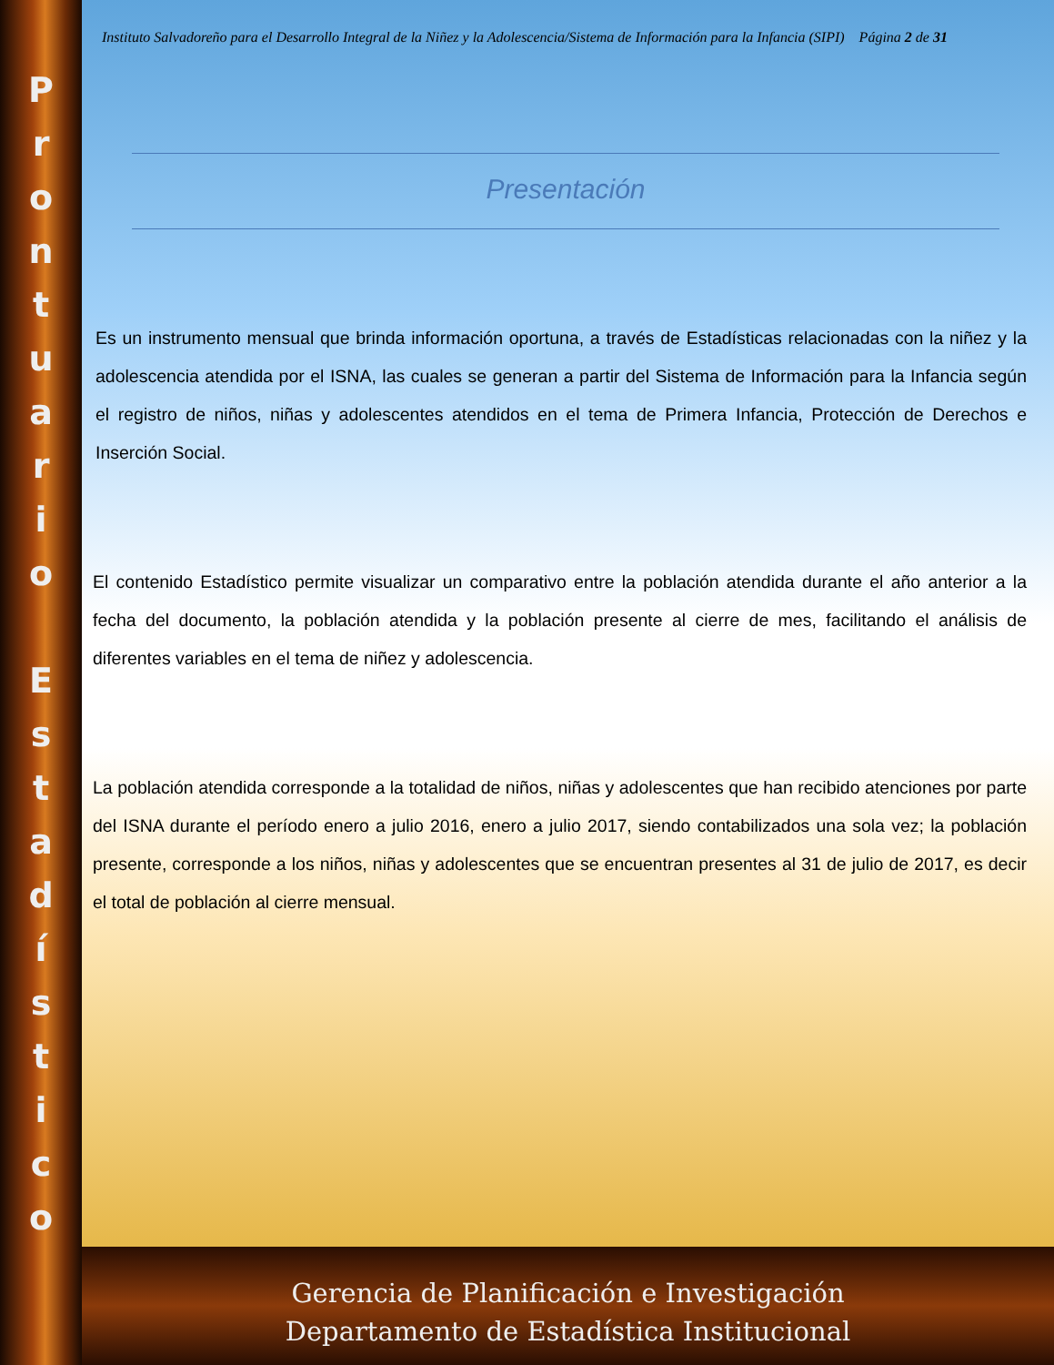Prontuario
Estadístico
Instituto Salvadoreño para el Desarrollo Integral de la Niñez y la Adolescencia/Sistema de Información para la Infancia (SIPI) Página 2 de 31
Presentación
Es un instrumento mensual que brinda información oportuna, a través de Estadísticas relacionadas con la niñez y la adolescencia atendida por el ISNA, las cuales se generan a partir del Sistema de Información para la Infancia según el registro de niños, niñas y adolescentes atendidos en el tema de Primera Infancia, Protección de Derechos e Inserción Social.
El contenido Estadístico permite visualizar un comparativo entre la población atendida durante el año anterior a la fecha del documento, la población atendida y la población presente al cierre de mes, facilitando el análisis de diferentes variables en el tema de niñez y adolescencia.
La población atendida corresponde a la totalidad de niños, niñas y adolescentes que han recibido atenciones por parte del ISNA durante el período enero a julio 2016, enero a julio 2017, siendo contabilizados una sola vez; la población presente, corresponde a los niños, niñas y adolescentes que se encuentran presentes al 31 de julio de 2017, es decir el total de población al cierre mensual.
Gerencia de Planificación e Investigación
Departamento de Estadística Institucional